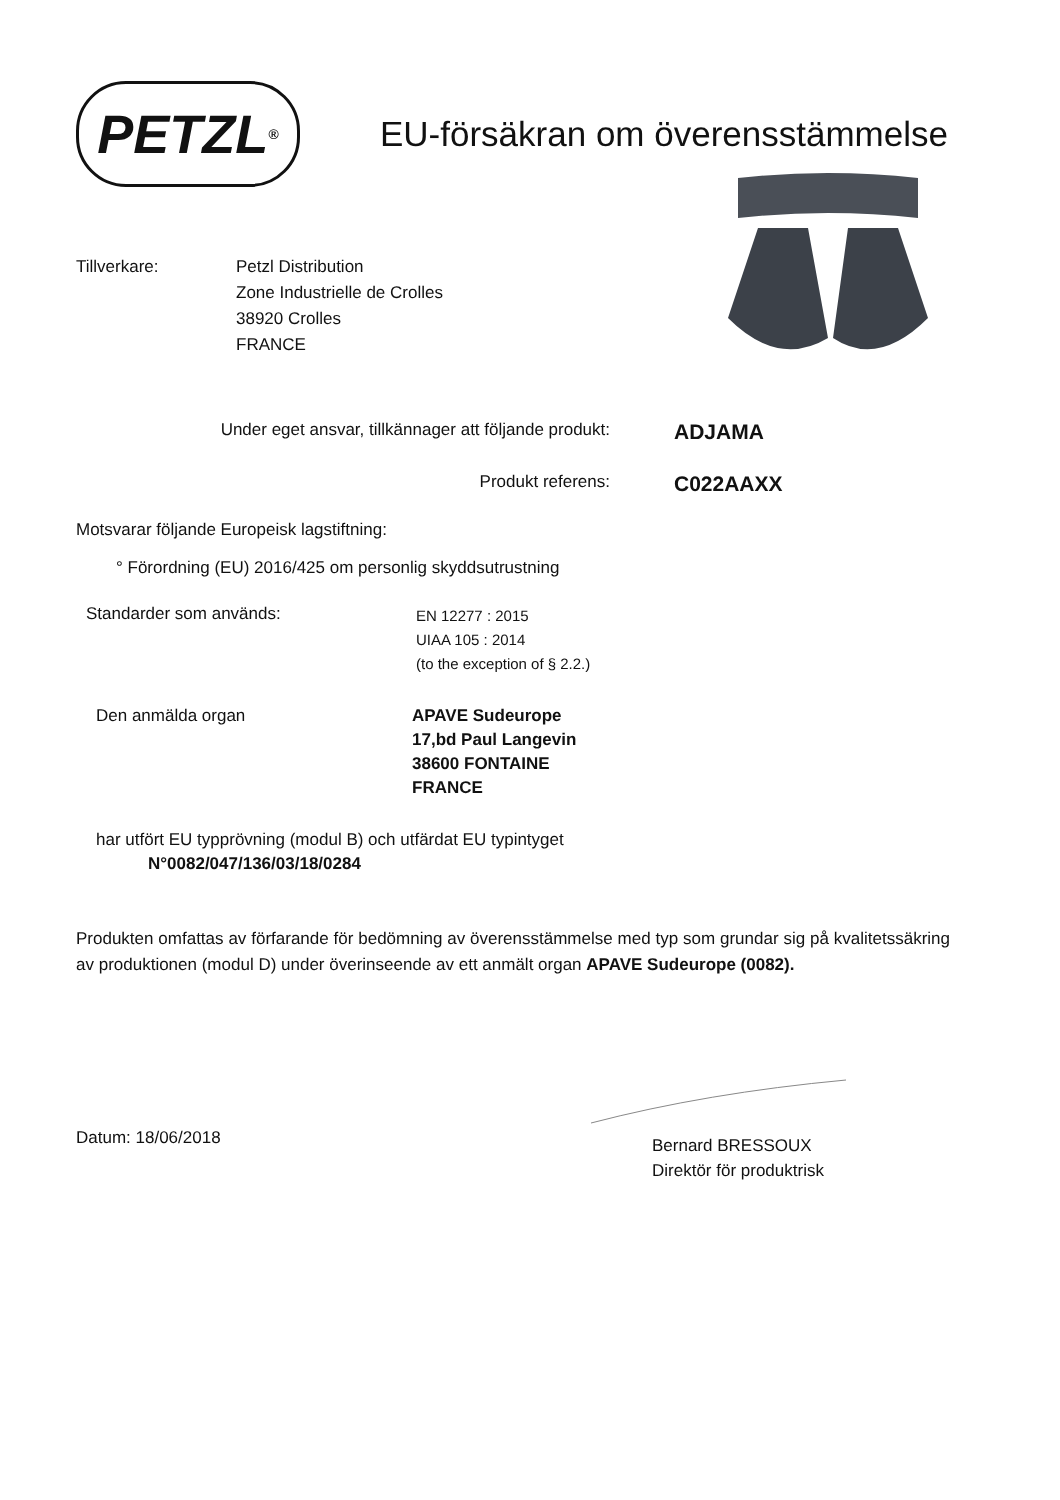PETZL ®
EU-försäkran om överensstämmelse
Tillverkare: Petzl Distribution
Zone Industrielle de Crolles
38920 Crolles
FRANCE
Under eget ansvar, tillkännager att följande produkt:
ADJAMA
Produkt referens:
C022AAXX
Motsvarar följande Europeisk lagstiftning:
° Förordning (EU) 2016/425 om personlig skyddsutrustning
Standarder som används:
EN 12277 : 2015
UIAA 105 : 2014
(to the exception of § 2.2.)
Den anmälda organ APAVE Sudeurope
17,bd Paul Langevin
38600 FONTAINE
FRANCE
har utfört EU typprövning (modul B) och utfärdat EU typintyget
N°0082/047/136/03/18/0284
Produkten omfattas av förfarande för bedömning av överensstämmelse med typ som grundar sig på kvalitetssäkring av produktionen (modul D) under överinseende av ett anmält organ APAVE Sudeurope (0082).
Datum: 18/06/2018
Bernard BRESSOUX
Direktör för produktrisk